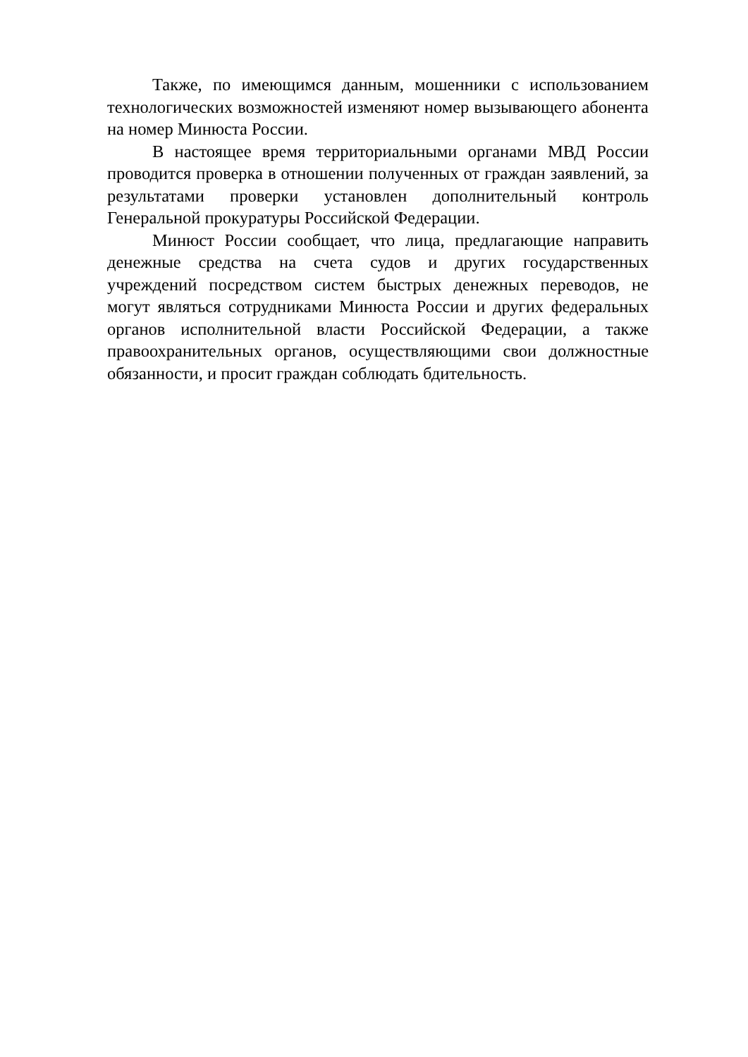Также, по имеющимся данным, мошенники с использованием технологических возможностей изменяют номер вызывающего абонента на номер Минюста России.
В настоящее время территориальными органами МВД России проводится проверка в отношении полученных от граждан заявлений, за результатами проверки установлен дополнительный контроль Генеральной прокуратуры Российской Федерации.
Минюст России сообщает, что лица, предлагающие направить денежные средства на счета судов и других государственных учреждений посредством систем быстрых денежных переводов, не могут являться сотрудниками Минюста России и других федеральных органов исполнительной власти Российской Федерации, а также правоохранительных органов, осуществляющими свои должностные обязанности, и просит граждан соблюдать бдительность.